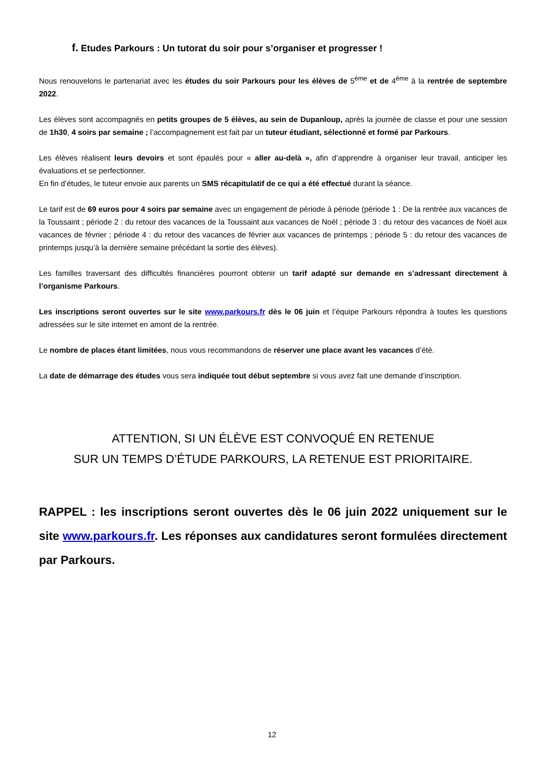f. Etudes Parkours : Un tutorat du soir pour s’organiser et progresser !
Nous renouvelons le partenariat avec les études du soir Parkours pour les élèves de 5<sup>ème</sup> et de 4<sup>ème</sup> à la rentrée de septembre 2022.
Les élèves sont accompagnés en petits groupes de 5 élèves, au sein de Dupanloup, après la journée de classe et pour une session de 1h30, 4 soirs par semaine ; l’accompagnement est fait par un tuteur étudiant, sélectionné et formé par Parkours.
Les élèves réalisent leurs devoirs et sont épaulés pour « aller au-delà », afin d’apprendre à organiser leur travail, anticiper les évaluations et se perfectionner.
En fin d’études, le tuteur envoie aux parents un SMS récapitulatif de ce qui a été effectué durant la séance.
Le tarif est de 69 euros pour 4 soirs par semaine avec un engagement de période à période (période 1 : De la rentrée aux vacances de la Toussaint ; période 2 : du retour des vacances de la Toussaint aux vacances de Noël ; période 3 : du retour des vacances de Noël aux vacances de février ; période 4 : du retour des vacances de février aux vacances de printemps ; période 5 : du retour des vacances de printemps jusqu’à la dernière semaine précédant la sortie des élèves).
Les familles traversant des difficultés financières pourront obtenir un tarif adapté sur demande en s’adressant directement à l’organisme Parkours.
Les inscriptions seront ouvertes sur le site www.parkours.fr dès le 06 juin et l’équipe Parkours répondra à toutes les questions adressées sur le site internet en amont de la rentrée.
Le nombre de places étant limitées, nous vous recommandons de réserver une place avant les vacances d’été.
La date de démarrage des études vous sera indiquée tout début septembre si vous avez fait une demande d’inscription.
ATTENTION, SI UN ÉLÈVE EST CONVOQUÉ EN RETENUE
SUR UN TEMPS D’ÉTUDE PARKOURS, LA RETENUE EST PRIORITAIRE.
RAPPEL : les inscriptions seront ouvertes dès le 06 juin 2022 uniquement sur le site www.parkours.fr. Les réponses aux candidatures seront formulées directement par Parkours.
12